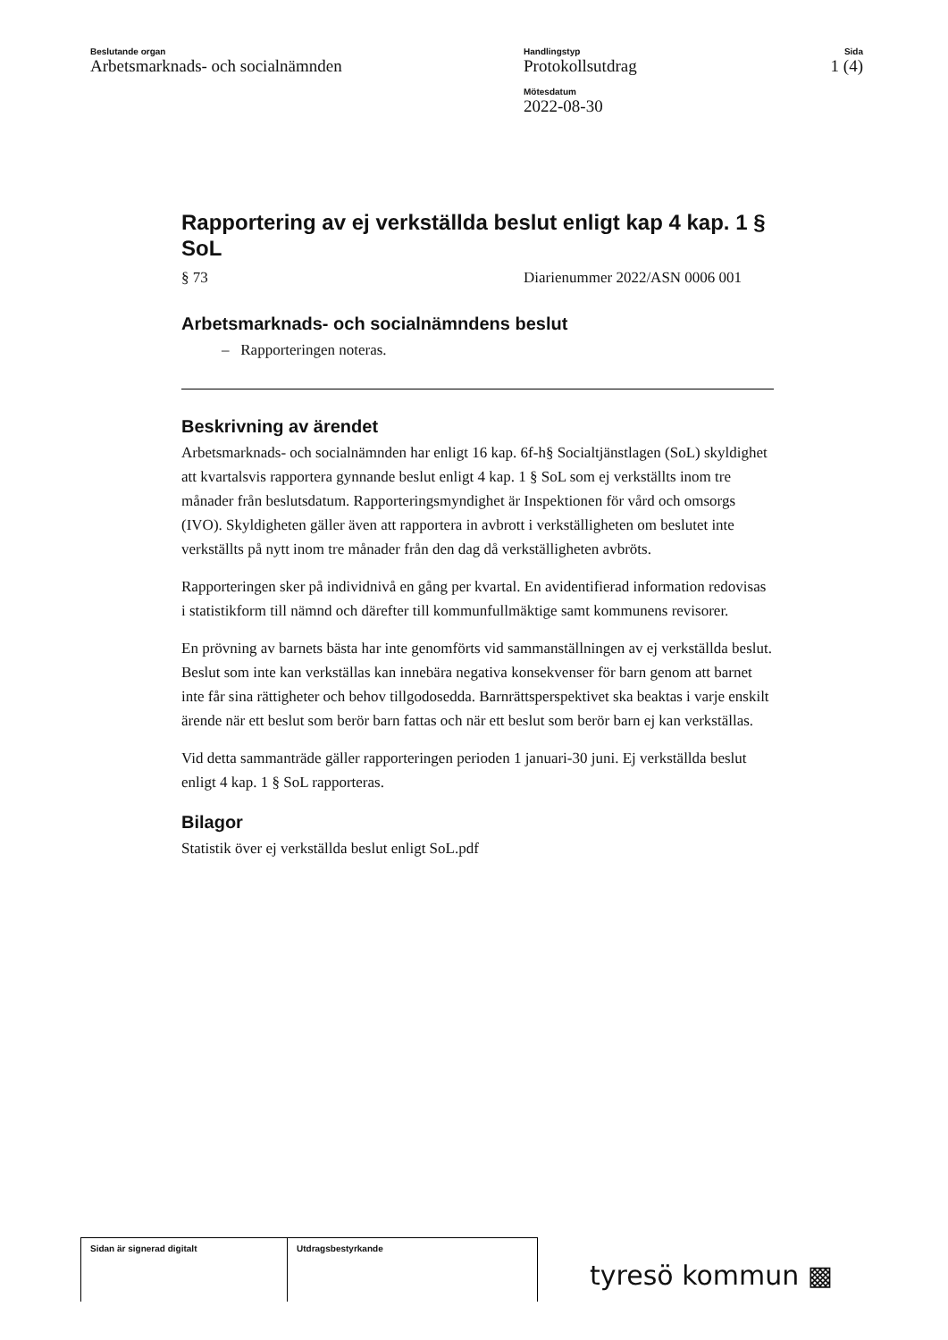Beslutande organ
Arbetsmarknads- och socialnämnden
Handlingstyp
Protokollsutdrag
Mötesdatum
2022-08-30
Sida
1 (4)
Rapportering av ej verkställda beslut enligt kap 4 kap. 1 § SoL
§ 73 Diarienummer 2022/ASN 0006 001
Arbetsmarknads- och socialnämndens beslut
– Rapporteringen noteras.
Beskrivning av ärendet
Arbetsmarknads- och socialnämnden har enligt 16 kap. 6f-h§ Socialtjänstlagen (SoL) skyldighet att kvartalsvis rapportera gynnande beslut enligt 4 kap. 1 § SoL som ej verkställts inom tre månader från beslutsdatum. Rapporteringsmyndighet är Inspektionen för vård och omsorgs (IVO). Skyldigheten gäller även att rapportera in avbrott i verkställigheten om beslutet inte verkställts på nytt inom tre månader från den dag då verkställigheten avbröts.
Rapporteringen sker på individnivå en gång per kvartal. En avidentifierad information redovisas i statistikform till nämnd och därefter till kommunfullmäktige samt kommunens revisorer.
En prövning av barnets bästa har inte genomförts vid sammanställningen av ej verkställda beslut. Beslut som inte kan verkställas kan innebära negativa konsekvenser för barn genom att barnet inte får sina rättigheter och behov tillgodosedda. Barnrättsperspektivet ska beaktas i varje enskilt ärende när ett beslut som berör barn fattas och när ett beslut som berör barn ej kan verkställas.
Vid detta sammanträde gäller rapporteringen perioden 1 januari-30 juni. Ej verkställda beslut enligt 4 kap. 1 § SoL rapporteras.
Bilagor
Statistik över ej verkställda beslut enligt SoL.pdf
Sidan är signerad digitalt Utdragsbestyrkande
tyresö kommun ▩